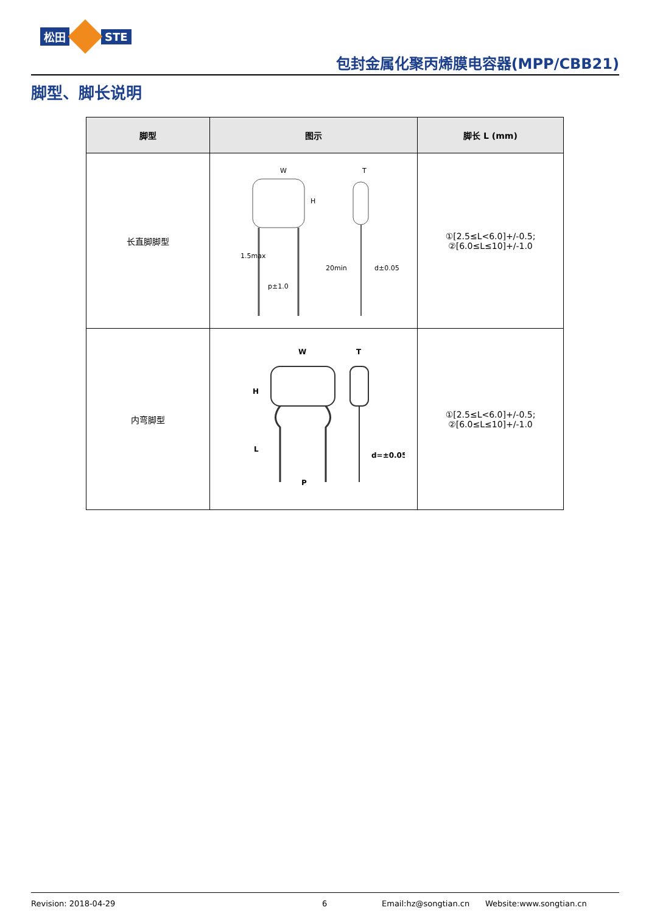松田 STE
包封金属化聚丙烯膜电容器(MPP/CBB21)
脚型、脚长说明
| 脚型 | 图示 | 脚长 L (mm) |
| --- | --- | --- |
| 长直脚脚型 | W T H p±1.0 d±0.05 1.5max 20min | ①[2.5≤L<6.0]+/-0.5; ②[6.0≤L≤10]+/-1.0 |
| 内弯脚型 | W T H L P d=±0.05 | ①[2.5≤L<6.0]+/-0.5; ②[6.0≤L≤10]+/-1.0 |
Revision: 2018-04-29 6 Email:hz@songtian.cn Website:www.songtian.cn